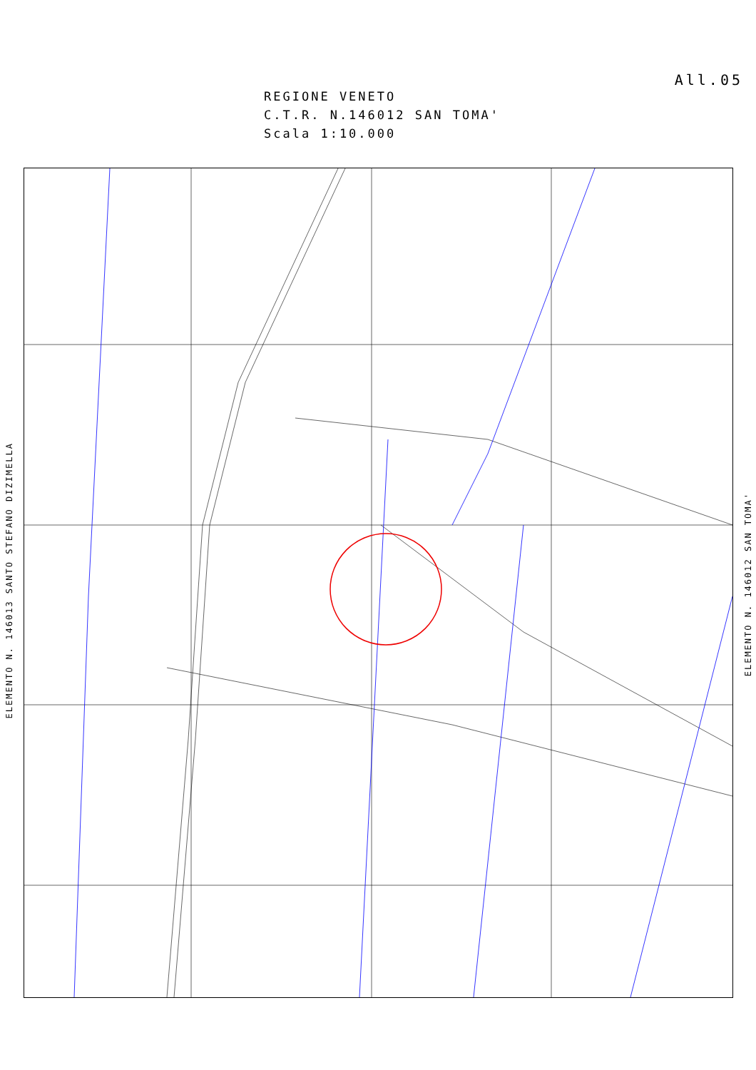All.05
REGIONE VENETO
C.T.R. N.146012 SAN TOMA'
Scala 1:10.000
ELEMENTO N. 146013 SANTO STEFANO DIZIMELLA
ELEMENTO N. 146012 SAN TOMA'